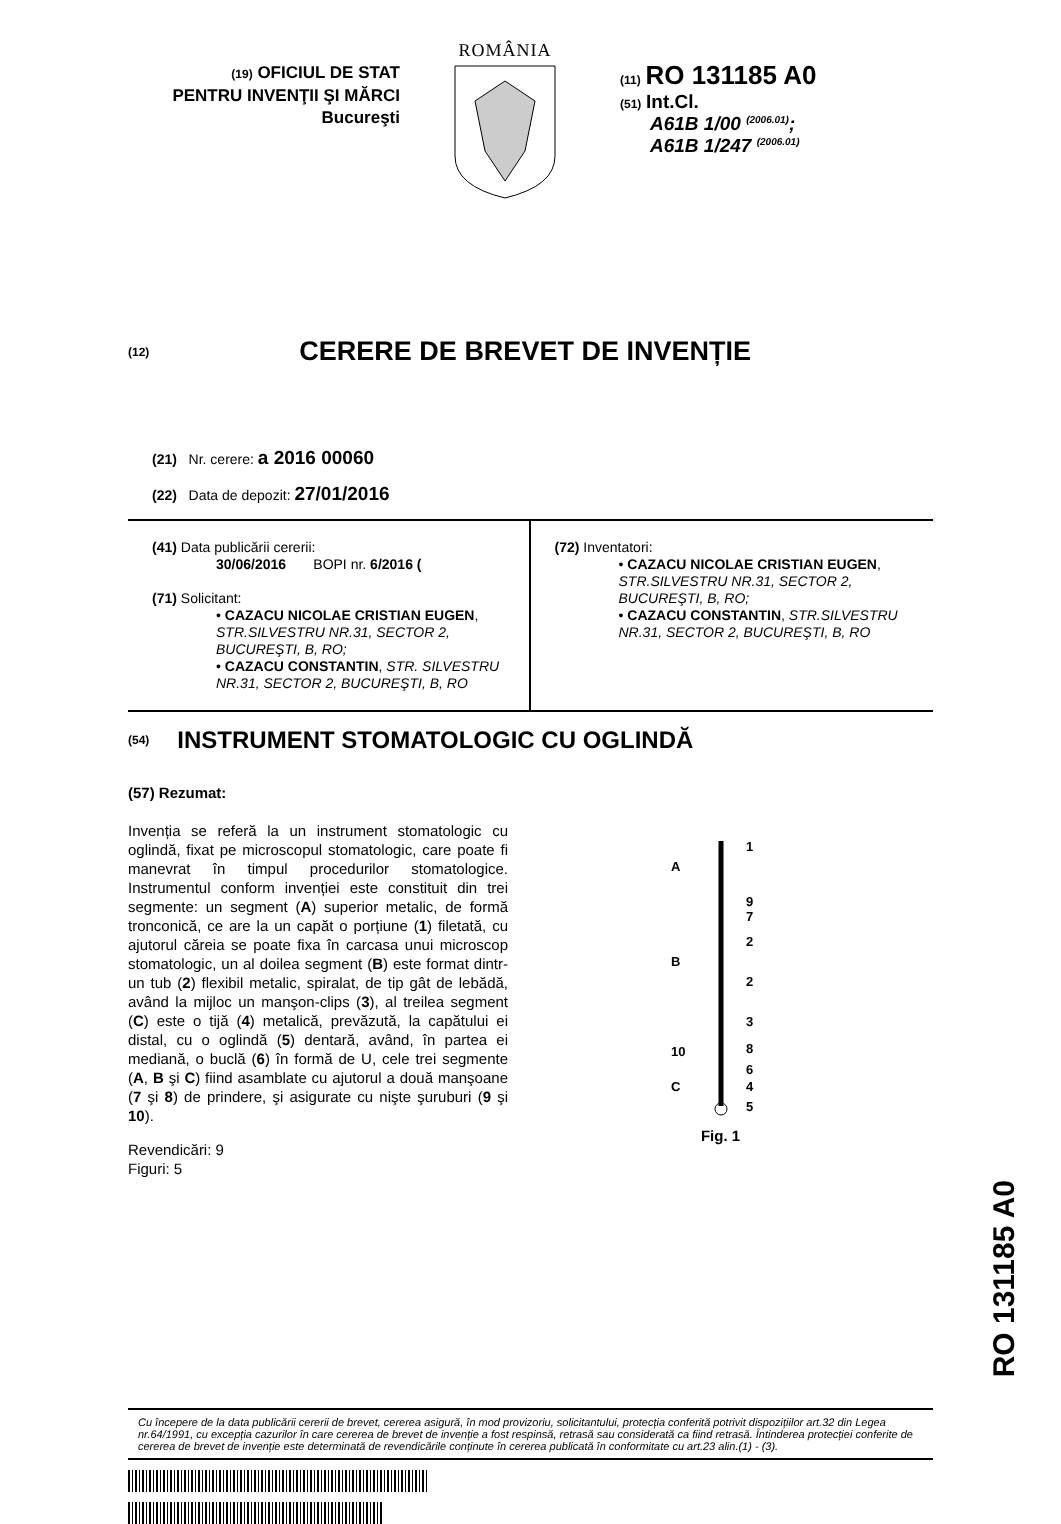(19) OFICIUL DE STAT
PENTRU INVENŢII ŞI MĂRCI
Bucureşti
ROMÂNIA
(11) RO 131185 A0
(51) Int.Cl.
A61B 1/00 <sup>(2006.01)</sup>;
A61B 1/247 <sup>(2006.01)</sup>
(12)
CERERE DE BREVET DE INVENȚIE
(21) Nr. cerere: a 2016 00060
(22) Data de depozit: 27/01/2016
(41) Data publicării cererii:
30/06/2016 BOPI nr. 6/2016 (
(71) Solicitant:
• CAZACU NICOLAE CRISTIAN EUGEN, STR.SILVESTRU NR.31, SECTOR 2, BUCUREŞTI, B, RO;
• CAZACU CONSTANTIN, STR. SILVESTRU NR.31, SECTOR 2, BUCUREŞTI, B, RO
(72) Inventatori:
• CAZACU NICOLAE CRISTIAN EUGEN, STR.SILVESTRU NR.31, SECTOR 2, BUCUREŞTI, B, RO;
• CAZACU CONSTANTIN, STR.SILVESTRU NR.31, SECTOR 2, BUCUREŞTI, B, RO
(54)
INSTRUMENT STOMATOLOGIC CU OGLINDĂ
(57) Rezumat:
Invenția se referă la un instrument stomatologic cu oglindă, fixat pe microscopul stomatologic, care poate fi manevrat în timpul procedurilor stomatologice. Instrumentul conform invenției este constituit din trei segmente: un segment (A) superior metalic, de formă tronconică, ce are la un capăt o porțiune (1) filetată, cu ajutorul căreia se poate fixa în carcasa unui microscop stomatologic, un al doilea segment (B) este format dintr-un tub (2) flexibil metalic, spiralat, de tip gât de lebădă, având la mijloc un manşon-clips (3), al treilea segment (C) este o tijă (4) metalică, prevăzută, la capătului ei distal, cu o oglindă (5) dentară, având, în partea ei mediană, o buclă (6) în formă de U, cele trei segmente (A, B şi C) fiind asamblate cu ajutorul a două manşoane (7 şi 8) de prindere, şi asigurate cu nişte şuruburi (9 şi 10).
Revendicări: 9
Figuri: 5
1
A
9
7
2
B
2
3
10
8
6
C
4
5
Fig. 1
Cu începere de la data publicării cererii de brevet, cererea asigură, în mod provizoriu, solicitantului, protecția conferită potrivit dispozițiilor art.32 din Legea nr.64/1991, cu excepția cazurilor în care cererea de brevet de invenție a fost respinsă, retrasă sau considerată ca fiind retrasă. Întinderea protecției conferite de cererea de brevet de invenție este determinată de revendicările conținute în cererea publicată în conformitate cu art.23 alin.(1) - (3).
RO 131185 A0